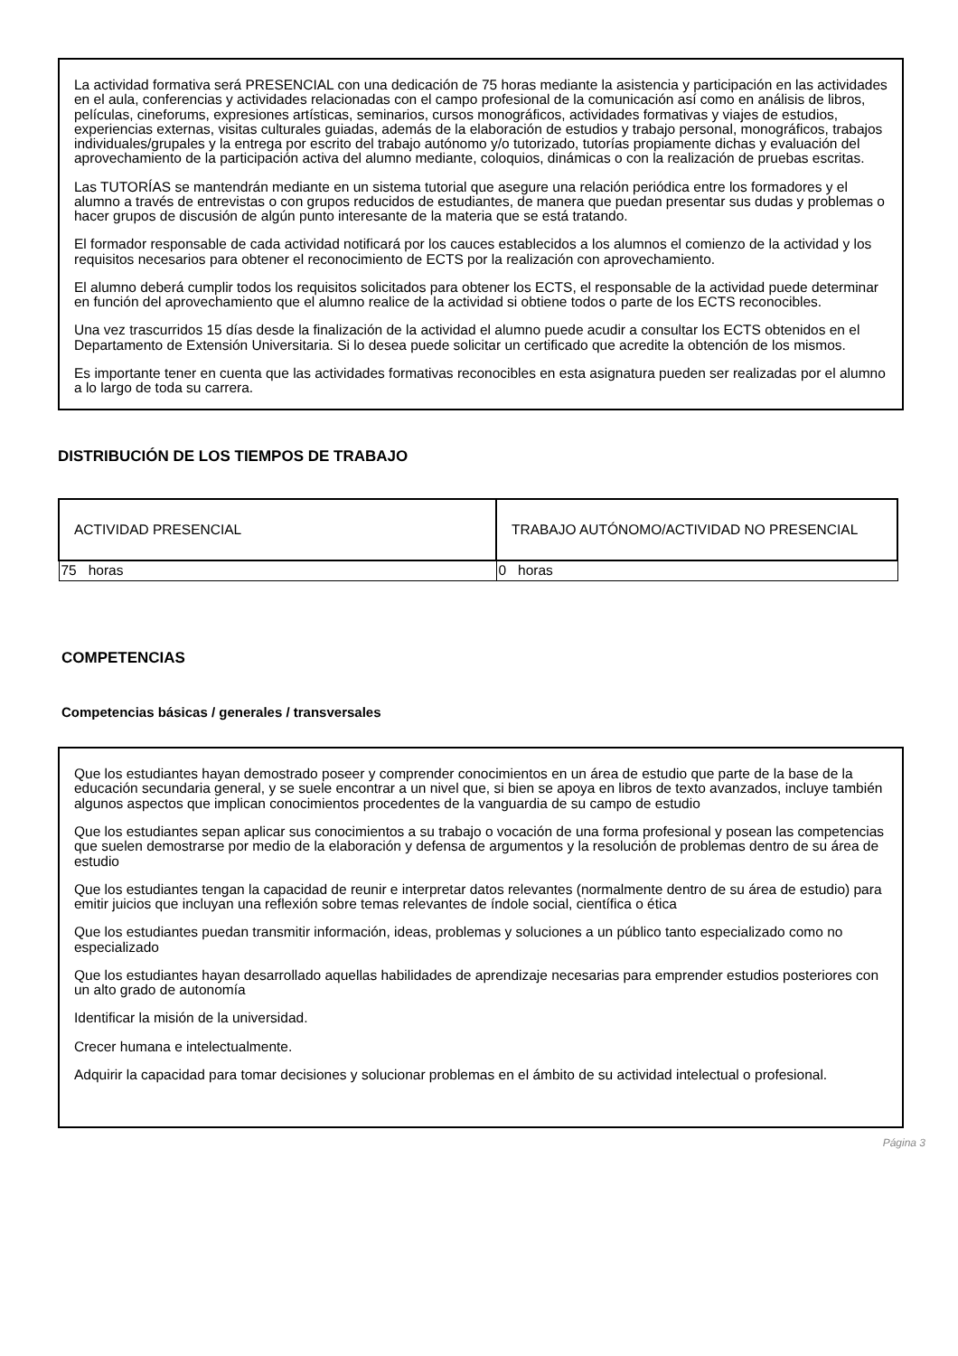La actividad formativa será PRESENCIAL con una dedicación de 75 horas mediante la asistencia y participación en las actividades en el aula, conferencias y actividades relacionadas con el campo profesional de la comunicación así como en análisis de libros, películas, cineforums, expresiones artísticas, seminarios, cursos monográficos, actividades formativas y viajes de estudios, experiencias externas, visitas culturales guiadas, además de la elaboración de estudios y trabajo personal, monográficos, trabajos individuales/grupales y la entrega por escrito del trabajo autónomo y/o tutorizado, tutorías propiamente dichas y evaluación del aprovechamiento de la participación activa del alumno mediante, coloquios, dinámicas o con la realización de pruebas escritas.
Las TUTORÍAS se mantendrán mediante en un sistema tutorial que asegure una relación periódica entre los formadores y el alumno a través de entrevistas o con grupos reducidos de estudiantes, de manera que puedan presentar sus dudas y problemas o hacer grupos de discusión de algún punto interesante de la materia que se está tratando.
El formador responsable de cada actividad notificará por los cauces establecidos a los alumnos el comienzo de la actividad y los requisitos necesarios para obtener el reconocimiento de ECTS por la realización con aprovechamiento.
El alumno deberá cumplir todos los requisitos solicitados para obtener los ECTS, el responsable de la actividad puede determinar en función del aprovechamiento que el alumno realice de la actividad si obtiene todos o parte de los ECTS reconocibles.
Una vez trascurridos 15 días desde la finalización de la actividad el alumno puede acudir a consultar los ECTS obtenidos en el Departamento de Extensión Universitaria. Si lo desea puede solicitar un certificado que acredite la obtención de los mismos.
Es importante tener en cuenta que las actividades formativas reconocibles en esta asignatura pueden ser realizadas por el alumno a lo largo de toda su carrera.
DISTRIBUCIÓN DE LOS TIEMPOS DE TRABAJO
| ACTIVIDAD PRESENCIAL | TRABAJO AUTÓNOMO/ACTIVIDAD NO PRESENCIAL |
| --- | --- |
| 75 horas | 0 horas |
COMPETENCIAS
Competencias básicas / generales / transversales
Que los estudiantes hayan demostrado poseer y comprender conocimientos en un área de estudio que parte de la base de la educación secundaria general, y se suele encontrar a un nivel que, si bien se apoya en libros de texto avanzados, incluye también algunos aspectos que implican conocimientos procedentes de la vanguardia de su campo de estudio
Que los estudiantes sepan aplicar sus conocimientos a su trabajo o vocación de una forma profesional y posean las competencias que suelen demostrarse por medio de la elaboración y defensa de argumentos y la resolución de problemas dentro de su área de estudio
Que los estudiantes tengan la capacidad de reunir e interpretar datos relevantes (normalmente dentro de su área de estudio) para emitir juicios que incluyan una reflexión sobre temas relevantes de índole social, científica o ética
Que los estudiantes puedan transmitir información, ideas, problemas y soluciones a un público tanto especializado como no especializado
Que los estudiantes hayan desarrollado aquellas habilidades de aprendizaje necesarias para emprender estudios posteriores con un alto grado de autonomía
Identificar la misión de la universidad.
Crecer humana e intelectualmente.
Adquirir la capacidad para tomar decisiones y solucionar problemas en el ámbito de su actividad intelectual o profesional.
Página 3